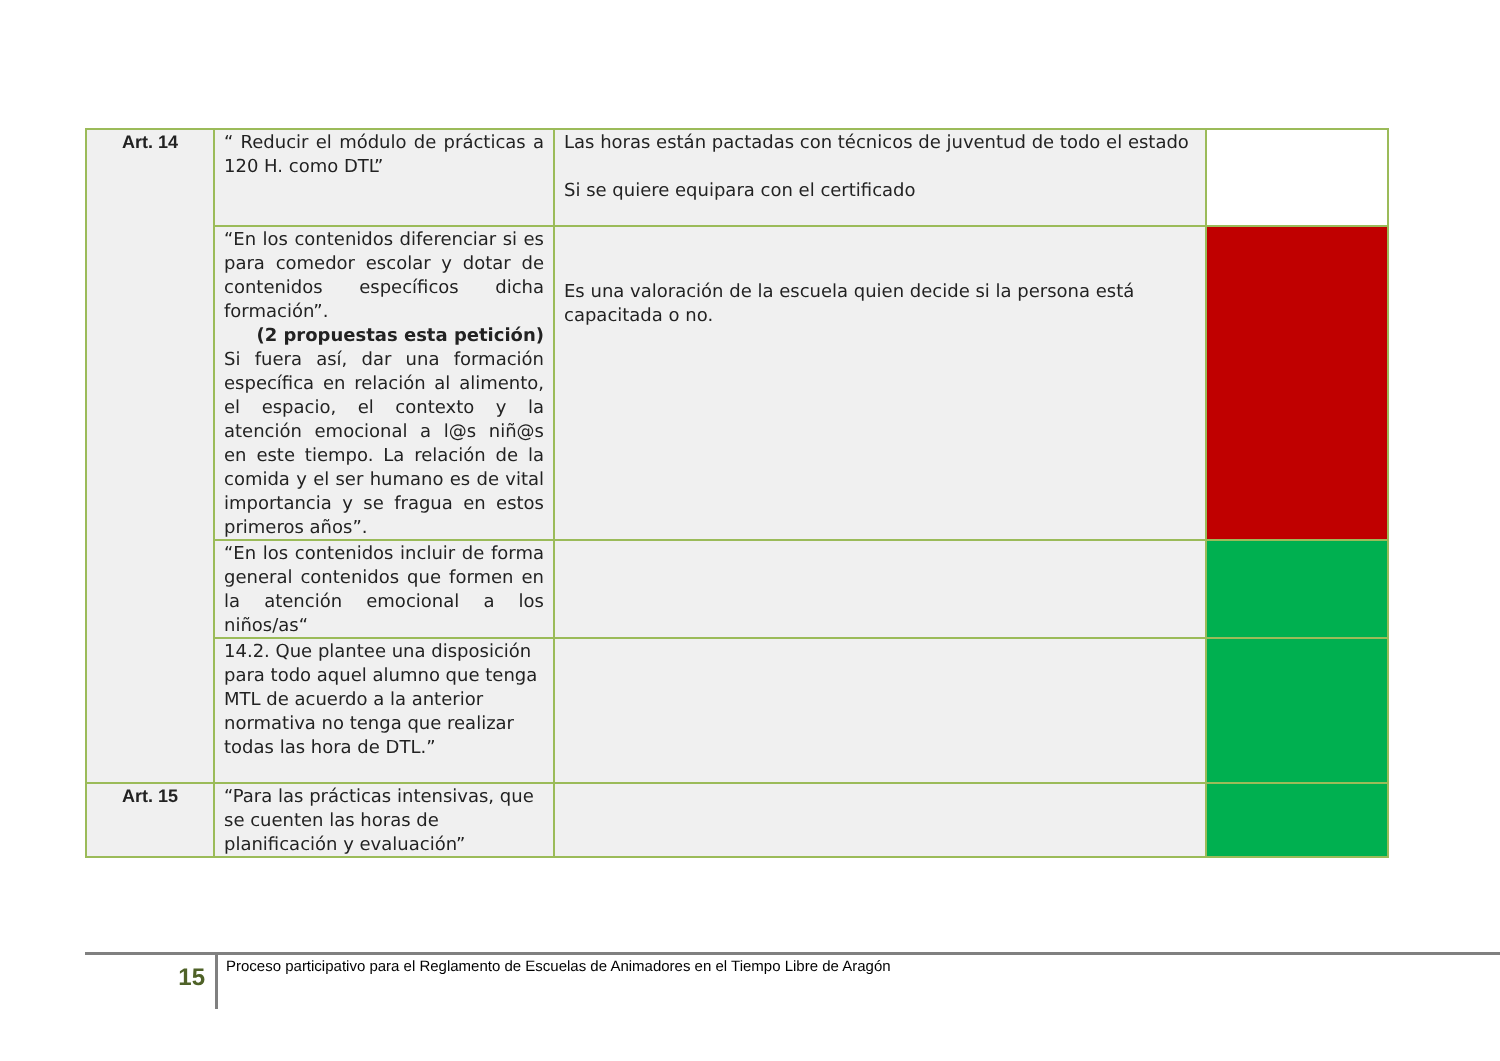| Art. 14 | “ Reducir el módulo de prácticas a 120 H. como DTL” | Las horas están pactadas con técnicos de juventud de todo el estado Si se quiere equipara con el certificado | |
| | “En los contenidos diferenciar si es para comedor escolar y dotar de contenidos específicos dicha formación”. (2 propuestas esta petición) Si fuera así, dar una formación específica en relación al alimento, el espacio, el contexto y la atención emocional a l@s niñ@s en este tiempo. La relación de la comida y el ser humano es de vital importancia y se fragua en estos primeros años”. | Es una valoración de la escuela quien decide si la persona está capacitada o no. | |
| | “En los contenidos incluir de forma general contenidos que formen en la atención emocional a los niños/as“ | | |
| | 14.2. Que plantee una disposición para todo aquel alumno que tenga MTL de acuerdo a la anterior normativa no tenga que realizar todas las hora de DTL.” | | |
| Art. 15 | “Para las prácticas intensivas, que se cuenten las horas de planificación y evaluación” | | |
15
Proceso participativo para el Reglamento de Escuelas de Animadores en el Tiempo Libre de Aragón